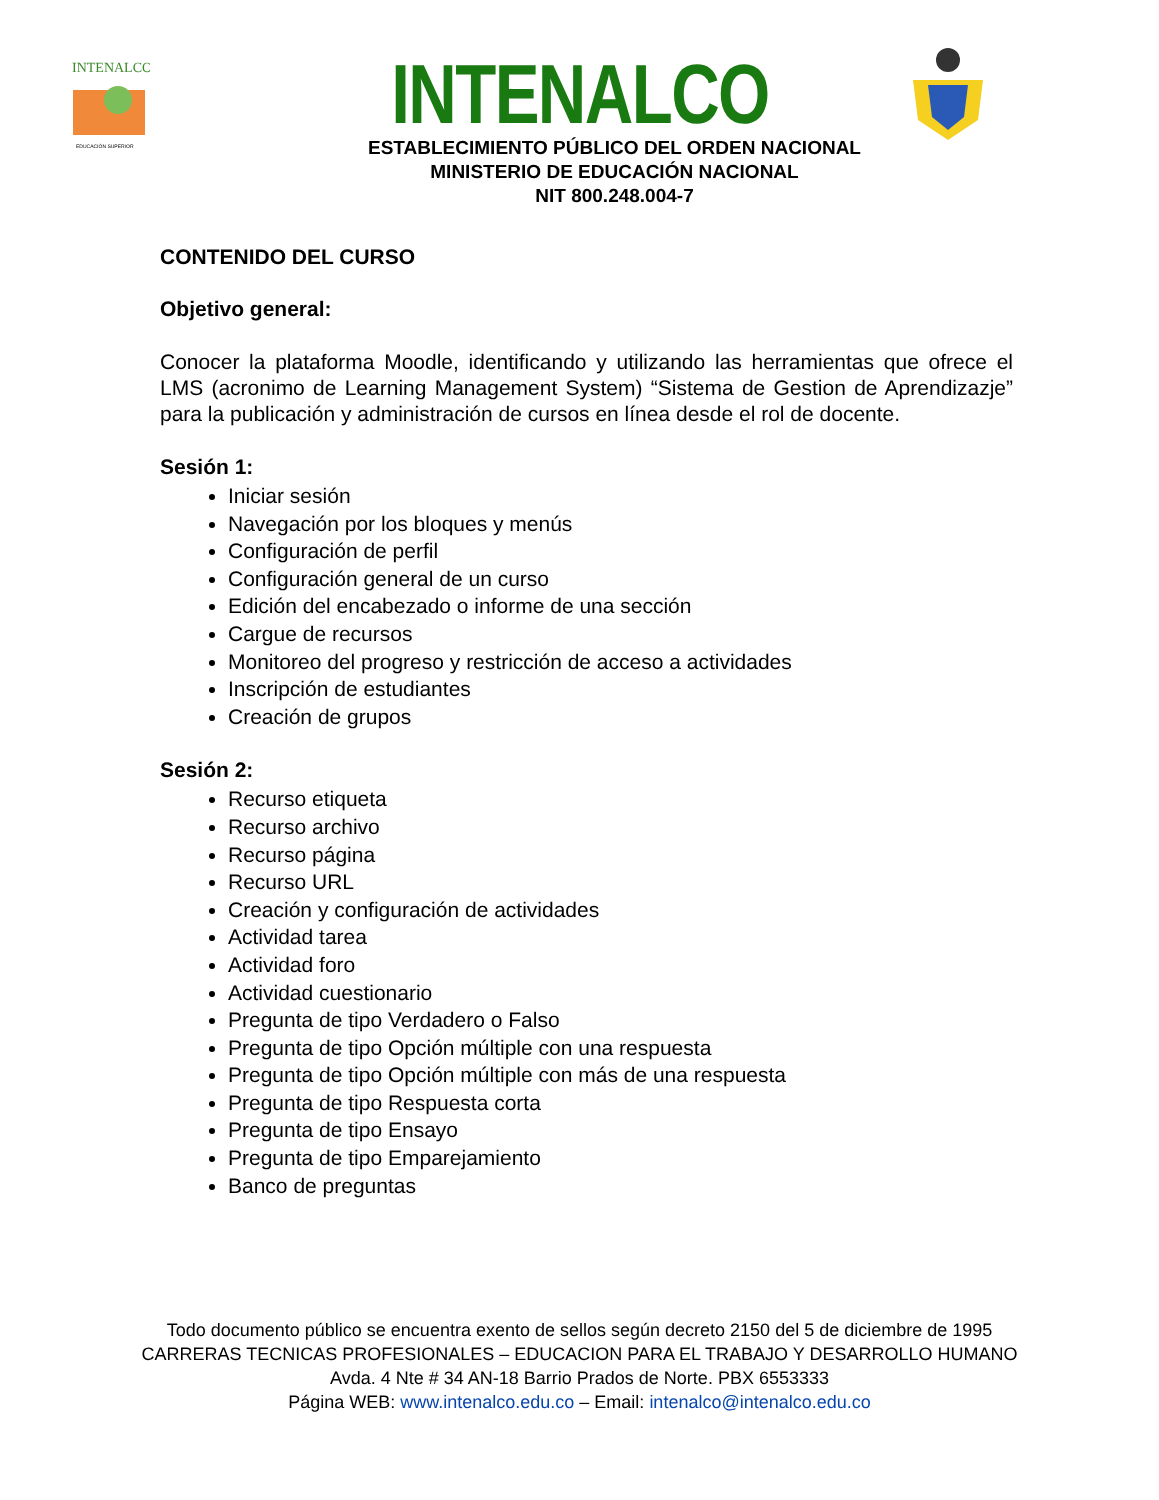INTENALCO
EDUCACIÓN SUPERIOR
INTENALCO
ESTABLECIMIENTO PÚBLICO DEL ORDEN NACIONAL
MINISTERIO DE EDUCACIÓN NACIONAL
NIT 800.248.004-7
CONTENIDO DEL CURSO
Objetivo general:
Conocer la plataforma Moodle, identificando y utilizando las herramientas que ofrece el LMS (acronimo de Learning Management System) “Sistema de Gestion de Aprendizazje” para la publicación y administración de cursos en línea desde el rol de docente.
Sesión 1:
Iniciar sesión
Navegación por los bloques y menús
Configuración de perfil
Configuración general de un curso
Edición del encabezado o informe de una sección
Cargue de recursos
Monitoreo del progreso y restricción de acceso a actividades
Inscripción de estudiantes
Creación de grupos
Sesión 2:
Recurso etiqueta
Recurso archivo
Recurso página
Recurso URL
Creación y configuración de actividades
Actividad tarea
Actividad foro
Actividad cuestionario
Pregunta de tipo Verdadero o Falso
Pregunta de tipo Opción múltiple con una respuesta
Pregunta de tipo Opción múltiple con más de una respuesta
Pregunta de tipo Respuesta corta
Pregunta de tipo Ensayo
Pregunta de tipo Emparejamiento
Banco de preguntas
Todo documento público se encuentra exento de sellos según decreto 2150 del 5 de diciembre de 1995
CARRERAS TECNICAS PROFESIONALES – EDUCACION PARA EL TRABAJO Y DESARROLLO HUMANO
Avda. 4 Nte # 34 AN-18 Barrio Prados de Norte. PBX 6553333
Página WEB: www.intenalco.edu.co – Email: intenalco@intenalco.edu.co